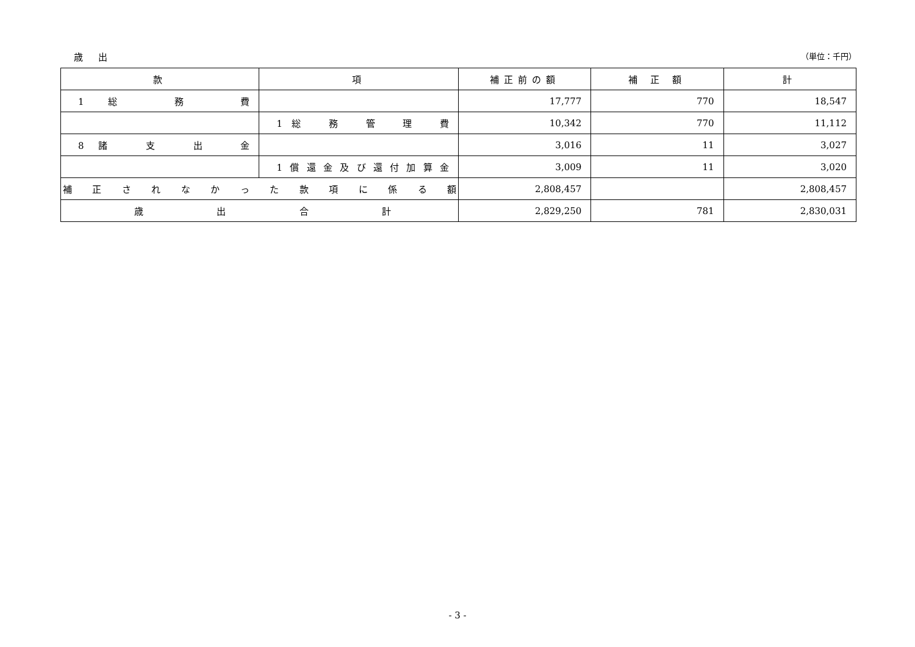歳 出 （単位：千円）
| 款 | 項 | 補正前の額 | 補 正 額 | 計 |
| --- | --- | --- | --- | --- |
| 1総 務 費 | | 17,777 | 770 | 18,547 |
| | 1総 務 管 理 費 | 10,342 | 770 | 11,112 |
| 8諸 支 出 金 | | 3,016 | 11 | 3,027 |
| | 1償還金及び還付加算金 | 3,009 | 11 | 3,020 |
| 補正されなかった款項に係る額 | | 2,808,457 | | 2,808,457 |
| 歳出合計 | | 2,829,250 | 781 | 2,830,031 |
- 3 -